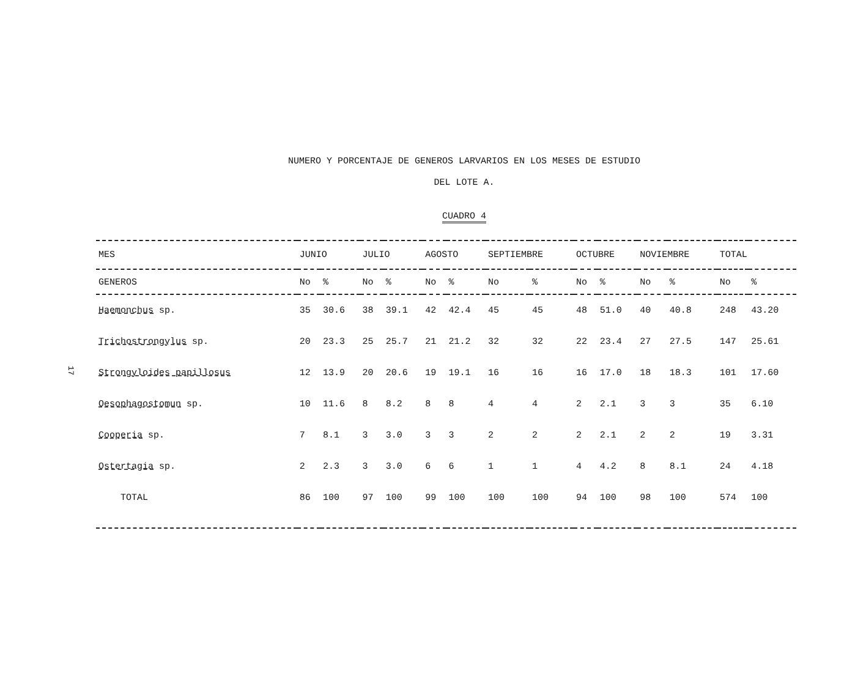NUMERO Y PORCENTAJE DE GENEROS LARVARIOS EN LOS MESES DE ESTUDIO
DEL LOTE A.
CUADRO 4
17
| MES | JUNIO | | JULIO | | AGOSTO | | SEPTIEMBRE | | OCTUBRE | | NOVIEMBRE | | TOTAL | |
| --- | --- | --- | --- | --- | --- | --- | --- | --- | --- | --- | --- | --- | --- | --- |
| GENEROS | No | % | No | % | No | % | No | % | No | % | No | % | No | % |
| Haemonchus sp. | 35 | 30.6 | 38 | 39.1 | 42 | 42.4 | 45 | 45 | 48 | 51.0 | 40 | 40.8 | 248 | 43.20 |
| Trichostrongylus sp. | 20 | 23.3 | 25 | 25.7 | 21 | 21.2 | 32 | 32 | 22 | 23.4 | 27 | 27.5 | 147 | 25.61 |
| Strongyloides papillosus | 12 | 13.9 | 20 | 20.6 | 19 | 19.1 | 16 | 16 | 16 | 17.0 | 18 | 18.3 | 101 | 17.60 |
| Oesophagostomun sp. | 10 | 11.6 | 8 | 8.2 | 8 | 8 | 4 | 4 | 2 | 2.1 | 3 | 3 | 35 | 6.10 |
| Cooperia sp. | 7 | 8.1 | 3 | 3.0 | 3 | 3 | 2 | 2 | 2 | 2.1 | 2 | 2 | 19 | 3.31 |
| Ostertagia sp. | 2 | 2.3 | 3 | 3.0 | 6 | 6 | 1 | 1 | 4 | 4.2 | 8 | 8.1 | 24 | 4.18 |
| TOTAL | 86 | 100 | 97 | 100 | 99 | 100 | 100 | 100 | 94 | 100 | 98 | 100 | 574 | 100 |